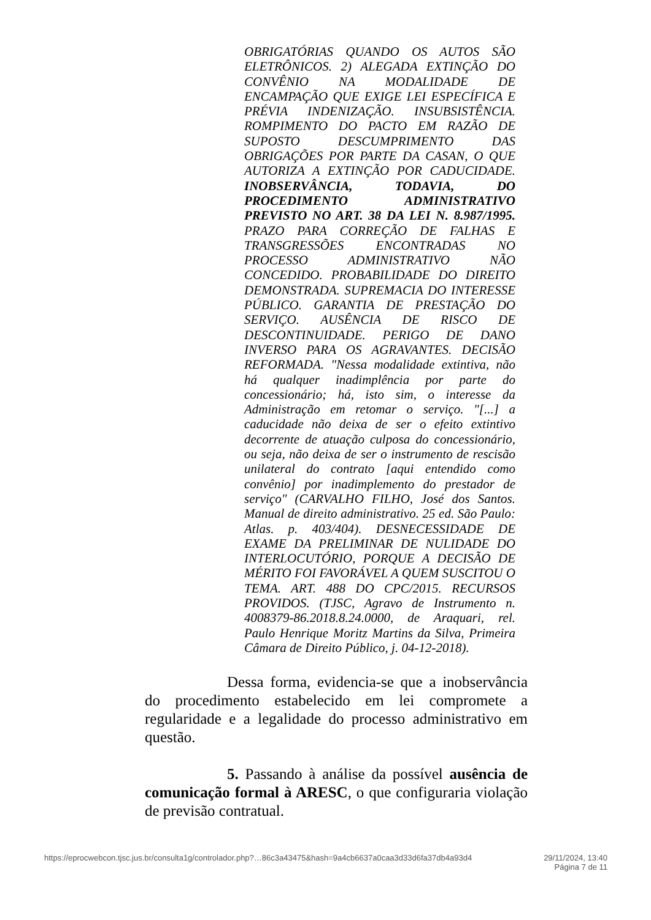OBRIGATÓRIAS QUANDO OS AUTOS SÃO ELETRÔNICOS. 2) ALEGADA EXTINÇÃO DO CONVÊNIO NA MODALIDADE DE ENCAMPAÇÃO QUE EXIGE LEI ESPECÍFICA E PRÉVIA INDENIZAÇÃO. INSUBSISTÊNCIA. ROMPIMENTO DO PACTO EM RAZÃO DE SUPOSTO DESCUMPRIMENTO DAS OBRIGAÇÕES POR PARTE DA CASAN, O QUE AUTORIZA A EXTINÇÃO POR CADUCIDADE. INOBSERVÂNCIA, TODAVIA, DO PROCEDIMENTO ADMINISTRATIVO PREVISTO NO ART. 38 DA LEI N. 8.987/1995. PRAZO PARA CORREÇÃO DE FALHAS E TRANSGRESSÕES ENCONTRADAS NO PROCESSO ADMINISTRATIVO NÃO CONCEDIDO. PROBABILIDADE DO DIREITO DEMONSTRADA. SUPREMACIA DO INTERESSE PÚBLICO. GARANTIA DE PRESTAÇÃO DO SERVIÇO. AUSÊNCIA DE RISCO DE DESCONTINUIDADE. PERIGO DE DANO INVERSO PARA OS AGRAVANTES. DECISÃO REFORMADA. "Nessa modalidade extintiva, não há qualquer inadimplência por parte do concessionário; há, isto sim, o interesse da Administração em retomar o serviço. "[...] a caducidade não deixa de ser o efeito extintivo decorrente de atuação culposa do concessionário, ou seja, não deixa de ser o instrumento de rescisão unilateral do contrato [aqui entendido como convênio] por inadimplemento do prestador de serviço" (CARVALHO FILHO, José dos Santos. Manual de direito administrativo. 25 ed. São Paulo: Atlas. p. 403/404). DESNECESSIDADE DE EXAME DA PRELIMINAR DE NULIDADE DO INTERLOCUTÓRIO, PORQUE A DECISÃO DE MÉRITO FOI FAVORÁVEL A QUEM SUSCITOU O TEMA. ART. 488 DO CPC/2015. RECURSOS PROVIDOS. (TJSC, Agravo de Instrumento n. 4008379-86.2018.8.24.0000, de Araquari, rel. Paulo Henrique Moritz Martins da Silva, Primeira Câmara de Direito Público, j. 04-12-2018).
Dessa forma, evidencia-se que a inobservância do procedimento estabelecido em lei compromete a regularidade e a legalidade do processo administrativo em questão.
5. Passando à análise da possível ausência de comunicação formal à ARESC, o que configuraria violação de previsão contratual.
https://eprocwebcon.tjsc.jus.br/consulta1g/controlador.php?…86c3a43475&hash=9a4cb6637a0caa3d33d6fa37db4a93d4 29/11/2024, 13:40
Página 7 de 11